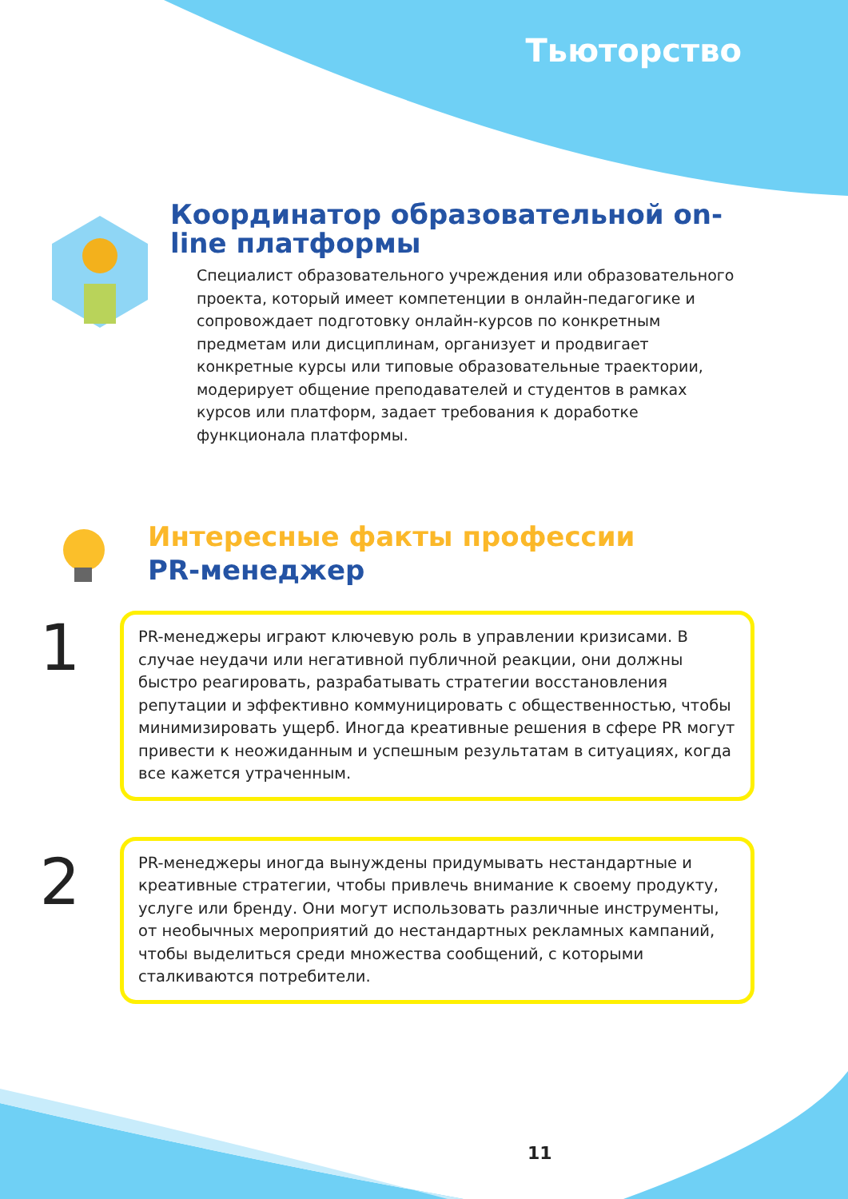Тьюторство
Координатор образовательной on-line платформы
Специалист образовательного учреждения или образовательного проекта, который имеет компетенции в онлайн-педагогике и сопровождает подготовку онлайн-курсов по конкретным предметам или дисциплинам, организует и продвигает конкретные курсы или типовые образовательные траектории, модерирует общение преподавателей и студентов в рамках курсов или платформ, задает требования к доработке функционала платформы.
Интересные факты профессии
PR-менеджер
1
PR-менеджеры играют ключевую роль в управлении кризисами. В случае неудачи или негативной публичной реакции, они должны быстро реагировать, разрабатывать стратегии восстановления репутации и эффективно коммуницировать с общественностью, чтобы минимизировать ущерб. Иногда креативные решения в сфере PR могут привести к неожиданным и успешным результатам в ситуациях, когда все кажется утраченным.
2
PR-менеджеры иногда вынуждены придумывать нестандартные и креативные стратегии, чтобы привлечь внимание к своему продукту, услуге или бренду. Они могут использовать различные инструменты, от необычных мероприятий до нестандартных рекламных кампаний, чтобы выделиться среди множества сообщений, с которыми сталкиваются потребители.
11